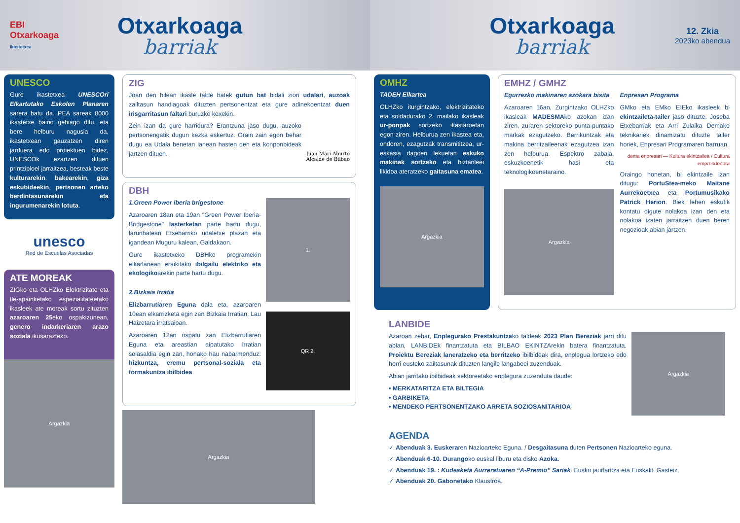EBI
Otxarkoaga
Ikastetxea
Otxarkoaga
barriak
UNESCO
Gure ikastetxea UNESCOri Elkartutako Eskolen Planaren sarera batu da. PEA sareak 8000 ikastetxe baino gehiago ditu, eta bere helburu nagusia da, ikastetxean gauzatzen diren jarduera edo proiektuen bidez, UNESCOk ezartzen dituen printzipioei jarraitzea, besteak beste kulturarekin, bakearekin, giza eskubideekin, pertsonen arteko berdintasunarekin eta ingurumenarekin lotuta.
unesco
Red de Escuelas Asociadas
ATE MOREAK
ZIGko eta OLHZko Elektrizitate eta Ile-apainketako espezialitateetako ikasleek ate moreak sortu zituzten azaroaren 25eko ospakizunean, genero indarkeriaren arazo soziala ikusarazteko.
Argazkia
ZIG
Joan den hilean ikasle talde batek gutun bat bidali zion udalari, auzoak zailtasun handiagoak dituzten pertsonentzat eta gure adinekoentzat duen irisgarritasun faltari buruzko kexekin.
Zein izan da gure harridura? Erantzuna jaso dugu, auzoko pertsonengatik dugun kezka eskertuz. Orain zain egon behar dugu ea Udala benetan lanean hasten den eta konponbideak jartzen dituen.
Juan Mari Aburto
Alcalde de Bilbao
DBH
1.Green Power Iberia brigestone
Azaroaren 18an eta 19an "Green Power Iberia-Bridgestone" lasterketan parte hartu dugu, larunbatean Etxebarriko udaletxe plazan eta igandean Muguru kalean, Galdakaon.
Gure ikastetxeko DBHko programekin elkarlanean eraikitako ibilgailu elektriko eta ekologikoarekin parte hartu dugu.
2.Bizkaia Irratia
Elizbarrutiaren Eguna dala eta, azaroaren 10ean elkarrizketa egin zan Bizkaia Irratian, Lau Haizetara irratsaioan.
Azaroaren 12an ospatu zan Elizbarrutiaren Eguna eta areastian aipatutako irratian solasaldia egin zan, honako hau nabarmenduz: hizkuntza, eremu pertsonal-soziala eta formakuntza ibilbidea.
1.
QR 2.
Argazkia
Otxarkoaga
barriak
12. Zkia
2023ko abendua
OMHZ
TADEH Elkartea
OLHZko iturgintzako, elektrizitateko eta soldadurako 2. mailako ikasleak ur-ponpak sortzeko ikastaroetan egon ziren. Helburua zen ikastea eta, ondoren, ezagutzak transmititzea, ur-eskasia dagoen lekuetan eskuko makinak sortzeko eta biztanleei likidoa ateratzeko gaitasuna ematea.
Argazkia
EMHZ / GMHZ
Egurrezko makinaren azokara bisita
Azaroaren 16an, Zurgintzako OLHZko ikasleak MADESMAko azokan izan ziren, zuraren sektoreko punta-puntako markak ezagutzeko. Berrikuntzak eta makina berritzaileenak ezagutzea izan zen helburua. Espektro zabala, eskuzkoenetik hasi eta teknologikoenetaraino.
Argazkia
Enpresari Programa
GMko eta EMko EIEko ikasleek bi ekintzaileta-tailer jaso dituzte. Joseba Etxebarriak eta Arri Zulaika Demako teknikariek dinamizatu dituzte tailer horiek, Enpresari Programaren barruan.
dema enpresari — Kultura ekintzailea / Cultura emprendedora
Oraingo honetan, bi ekintzaile izan ditugu: PortuStea-meko Maitane Aurrekoetxea eta Portumusikako Patrick Herion. Biek lehen eskutik kontatu digute nolakoa izan den eta nolakoa izaten jarraitzen duen beren negozioak abian jartzen.
LANBIDE
Azaroan zehar, Enplegurako Prestakuntzako taldeak 2023 Plan Bereziak jarri ditu abian, LANBIDEk finantzatuta eta BILBAO EKINTZArekin batera finantzatuta. Proiektu Bereziak laneratzeko eta berritzeko ibilbideak dira, enplegua lortzeko edo horri eusteko zailtasunak dituzten langile langabeei zuzenduak.
Abian jarritako ibilbideak sektoreetako enplegura zuzenduta daude:
• MERKATARITZA ETA BILTEGIA
• GARBIKETA
• MENDEKO PERTSONENTZAKO ARRETA SOZIOSANITARIOA
Argazkia
AGENDA
✓ Abenduak 3. Euskeraren Nazioarteko Eguna. / Desgaitasuna duten Pertsonen Nazioarteko eguna.
✓ Abenduak 6-10. Durangoko euskal liburu eta disko Azoka.
✓ Abenduak 19. : Kudeaketa Aurreratuaren “A-Premio” Sariak. Eusko jaurlaritza eta Euskalit. Gasteiz.
✓ Abenduak 20. Gabonetako Klaustroa.